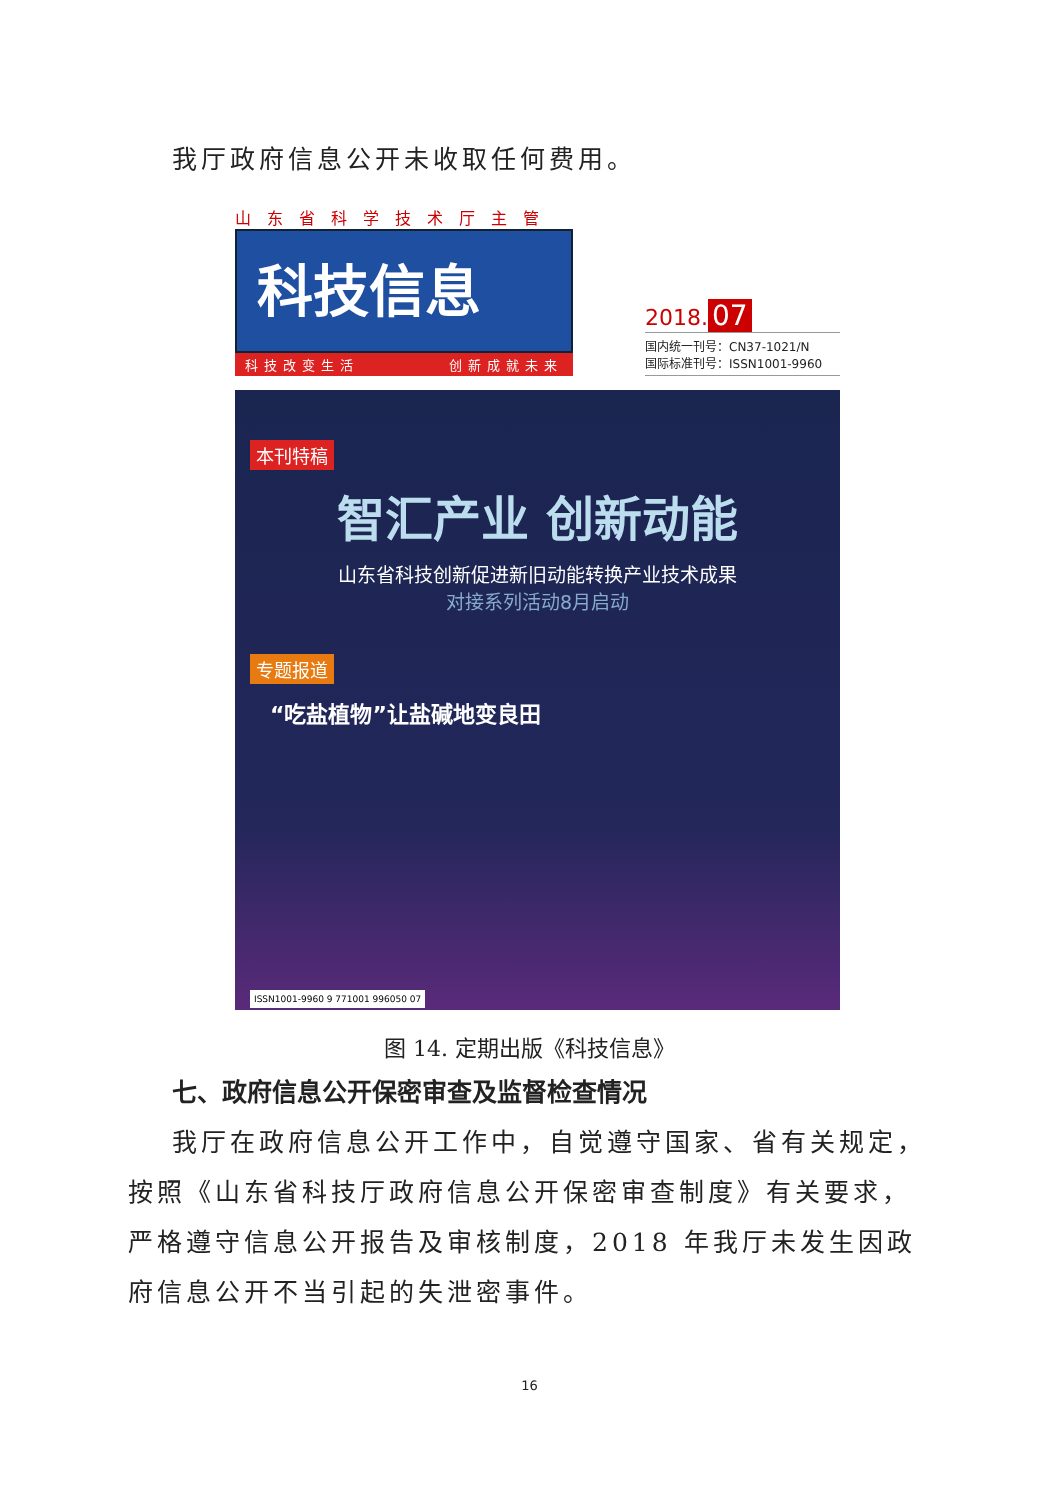我厅政府信息公开未收取任何费用。
山东省科学技术厅主管
科技信息
科技改变生活 创新成就未来
2018. 07
国内统一刊号：CN37-1021/N
国际标准刊号：ISSN1001-9960
本刊特稿
智汇产业 创新动能
山东省科技创新促进新旧动能转换产业技术成果
对接系列活动8月启动
专题报道
“吃盐植物”让盐碱地变良田
ISSN1001-9960 9 771001 996050 07
图 14. 定期出版《科技信息》
七、政府信息公开保密审查及监督检查情况
我厅在政府信息公开工作中，自觉遵守国家、省有关规定，按照《山东省科技厅政府信息公开保密审查制度》有关要求，严格遵守信息公开报告及审核制度，2018 年我厅未发生因政府信息公开不当引起的失泄密事件。
16